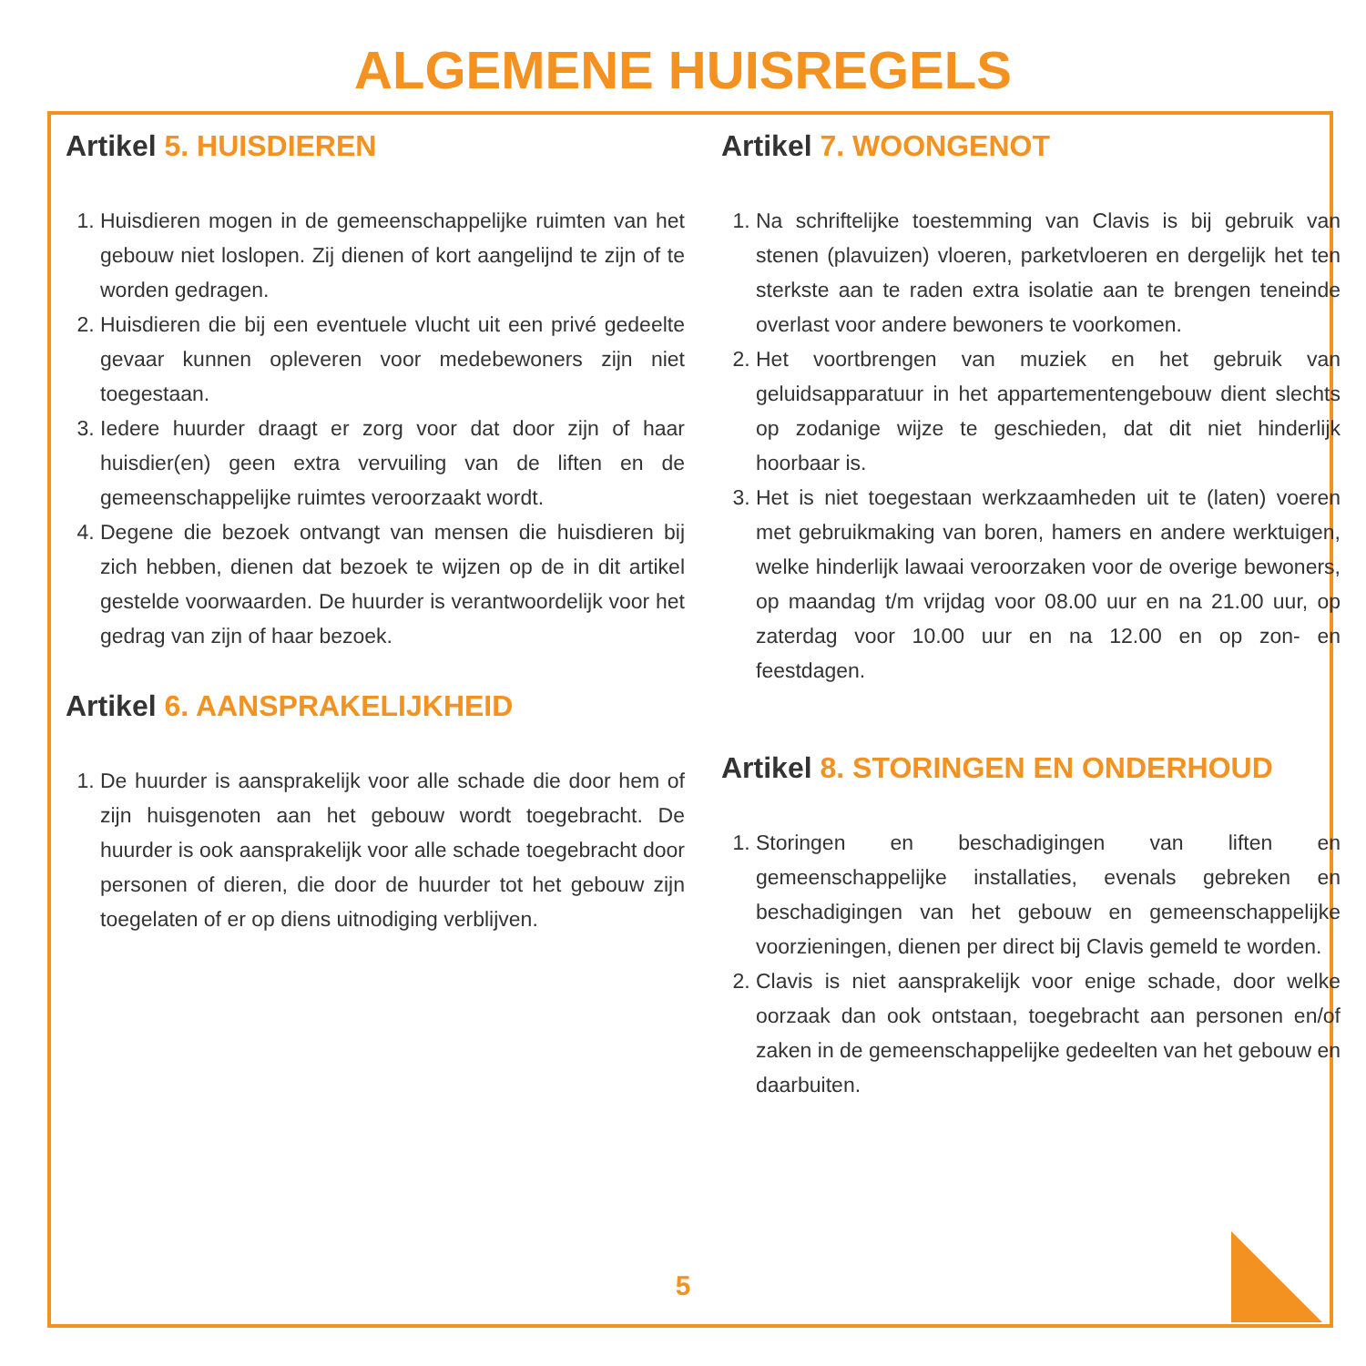ALGEMENE HUISREGELS
Artikel 5. HUISDIEREN
1. Huisdieren mogen in de gemeenschappelijke ruimten van het gebouw niet loslopen. Zij dienen of kort aangelijnd te zijn of te worden gedragen.
2. Huisdieren die bij een eventuele vlucht uit een privé gedeelte gevaar kunnen opleveren voor medebewoners zijn niet toegestaan.
3. Iedere huurder draagt er zorg voor dat door zijn of haar huisdier(en) geen extra vervuiling van de liften en de gemeenschappelijke ruimtes veroorzaakt wordt.
4. Degene die bezoek ontvangt van mensen die huisdieren bij zich hebben, dienen dat bezoek te wijzen op de in dit artikel gestelde voorwaarden. De huurder is verantwoordelijk voor het gedrag van zijn of haar bezoek.
Artikel 6. AANSPRAKELIJKHEID
1. De huurder is aansprakelijk voor alle schade die door hem of zijn huisgenoten aan het gebouw wordt toegebracht. De huurder is ook aansprakelijk voor alle schade toegebracht door personen of dieren, die door de huurder tot het gebouw zijn toegelaten of er op diens uitnodiging verblijven.
Artikel 7. WOONGENOT
1. Na schriftelijke toestemming van Clavis is bij gebruik van stenen (plavuizen) vloeren, parketvloeren en dergelijk het ten sterkste aan te raden extra isolatie aan te brengen teneinde overlast voor andere bewoners te voorkomen.
2. Het voortbrengen van muziek en het gebruik van geluidsapparatuur in het appartementengebouw dient slechts op zodanige wijze te geschieden, dat dit niet hinderlijk hoorbaar is.
3. Het is niet toegestaan werkzaamheden uit te (laten) voeren met gebruikmaking van boren, hamers en andere werktuigen, welke hinderlijk lawaai veroorzaken voor de overige bewoners, op maandag t/m vrijdag voor 08.00 uur en na 21.00 uur, op zaterdag voor 10.00 uur en na 12.00 en op zon- en feestdagen.
Artikel 8. STORINGEN EN ONDERHOUD
1. Storingen en beschadigingen van liften en gemeenschappelijke installaties, evenals gebreken en beschadigingen van het gebouw en gemeenschappelijke voorzieningen, dienen per direct bij Clavis gemeld te worden.
2. Clavis is niet aansprakelijk voor enige schade, door welke oorzaak dan ook ontstaan, toegebracht aan personen en/of zaken in de gemeenschappelijke gedeelten van het gebouw en daarbuiten.
5